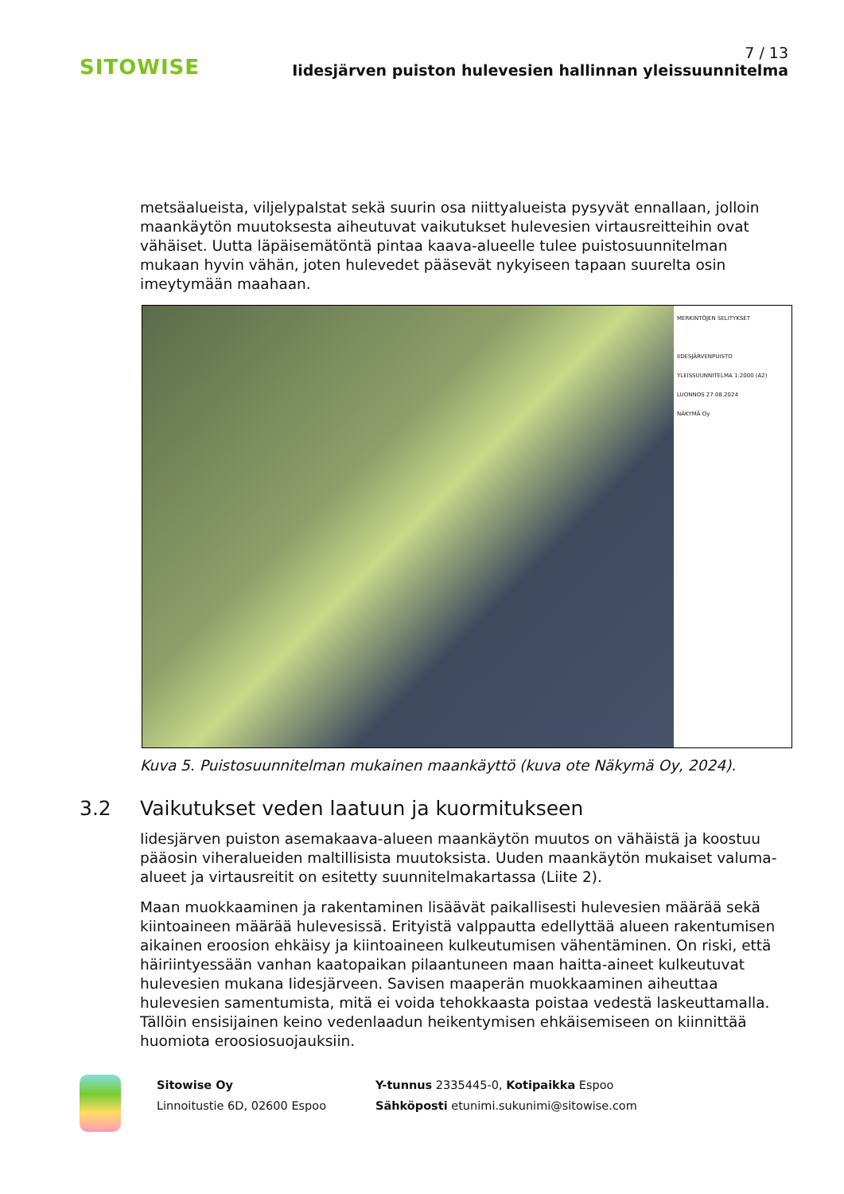SITOWISE
7 / 13
Iidesjärven puiston hulevesien hallinnan yleissuunnitelma
metsäalueista, viljelypalstat sekä suurin osa niittyalueista pysyvät ennallaan, jolloin maankäytön muutoksesta aiheutuvat vaikutukset hulevesien virtausreit­teihin ovat vähäiset. Uutta läpäisemätöntä pintaa kaava-alueelle tulee puisto­suunnitelman mukaan hyvin vähän, joten hulevedet pääsevät nykyiseen tapaan suurelta osin imeytymään maahaan.
MERKINTÖJEN SELITYKSET
IIDESJÄRVENPUISTO
YLEISSUUNNITELMA 1:2000 (A2)
LUONNOS 27.08.2024
NÄKYMÄ Oy
Kuva 5. Puistosuunnitelman mukainen maankäyttö (kuva ote Näkymä Oy, 2024).
3.2 Vaikutukset veden laatuun ja kuormitukseen
Iidesjärven puiston asemakaava-alueen maankäytön muutos on vähäistä ja koostuu pääosin viheralueiden maltillisista muutoksista. Uuden maankäytön mukaiset valuma-alueet ja virtausreitit on esitetty suunnitelmakartassa (Liite 2).
Maan muokkaaminen ja rakentaminen lisäävät paikallisesti hulevesien määrää sekä kiintoaineen määrää hulevesissä. Erityistä valppautta edellyttää alueen ra­kentumisen aikainen eroosion ehkäisy ja kiintoaineen kulkeutumisen vähentä­minen. On riski, että häiriintyessään vanhan kaatopaikan pilaantuneen maan haitta-aineet kulkeutuvat hulevesien mukana Iidesjärveen. Savisen maaperän muokkaaminen aiheuttaa hulevesien samentumista, mitä ei voida tehokkaasta poistaa vedestä laskeuttamalla. Tällöin ensisijainen keino vedenlaadun heiken­tymisen ehkäisemiseen on kiinnittää huomiota eroosiosuojauksiin.
Sitowise Oy
Linnoitustie 6D, 02600 Espoo
Y-tunnus 2335445-0, Kotipaikka Espoo
Sähköposti etunimi.sukunimi@sitowise.com